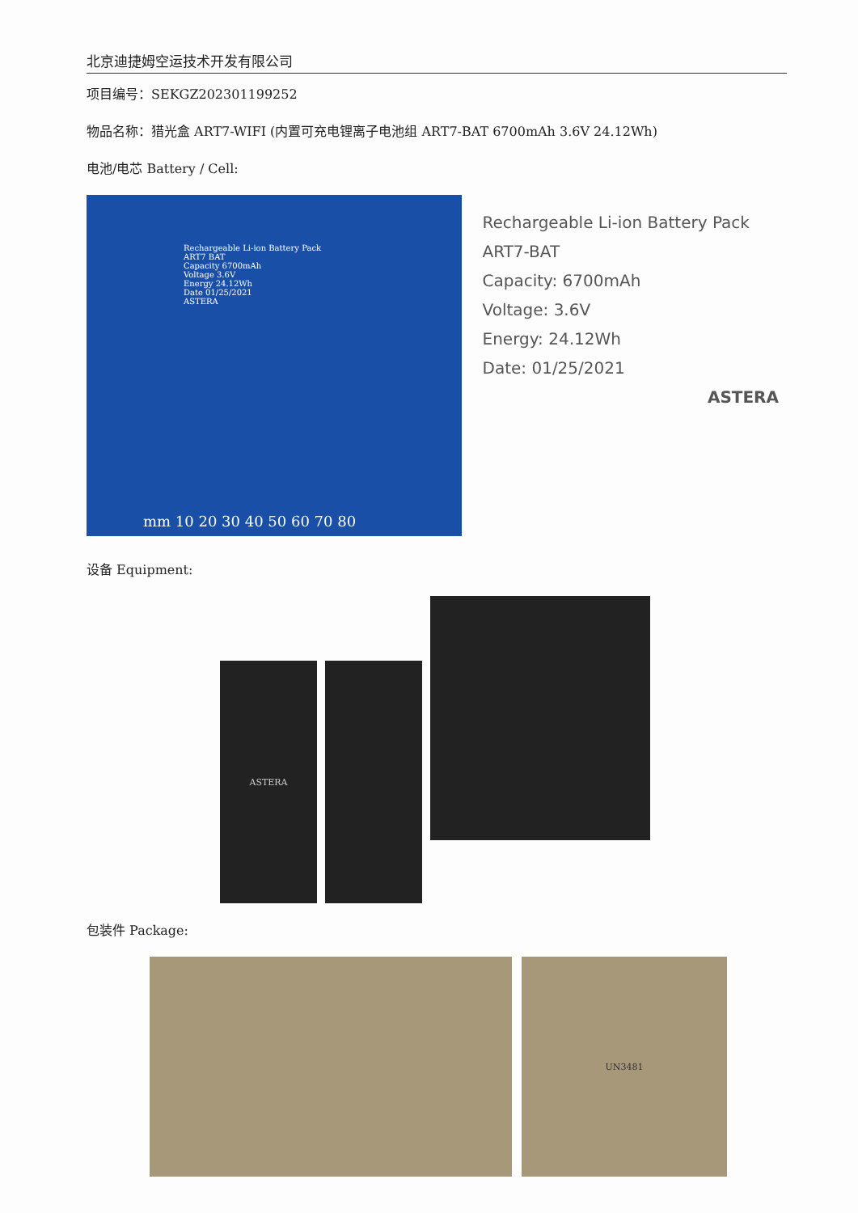北京迪捷姆空运技术开发有限公司
项目编号：SEKGZ202301199252
物品名称：猎光盒 ART7-WIFI (内置可充电锂离子电池组 ART7-BAT 6700mAh 3.6V 24.12Wh)
电池/电芯 Battery / Cell:
Rechargeable Li-ion Battery Pack
ART7 BAT
Capacity 6700mAh
Voltage 3.6V
Energy 24.12Wh
Date 01/25/2021
ASTERA
mm 10 20 30 40 50 60 70 80
Rechargeable Li-ion Battery Pack
ART7-BAT
Capacity: 6700mAh
Voltage: 3.6V
Energy: 24.12Wh
Date: 01/25/2021
ASTERA
设备 Equipment:
ASTERA
包装件 Package:
UN3481